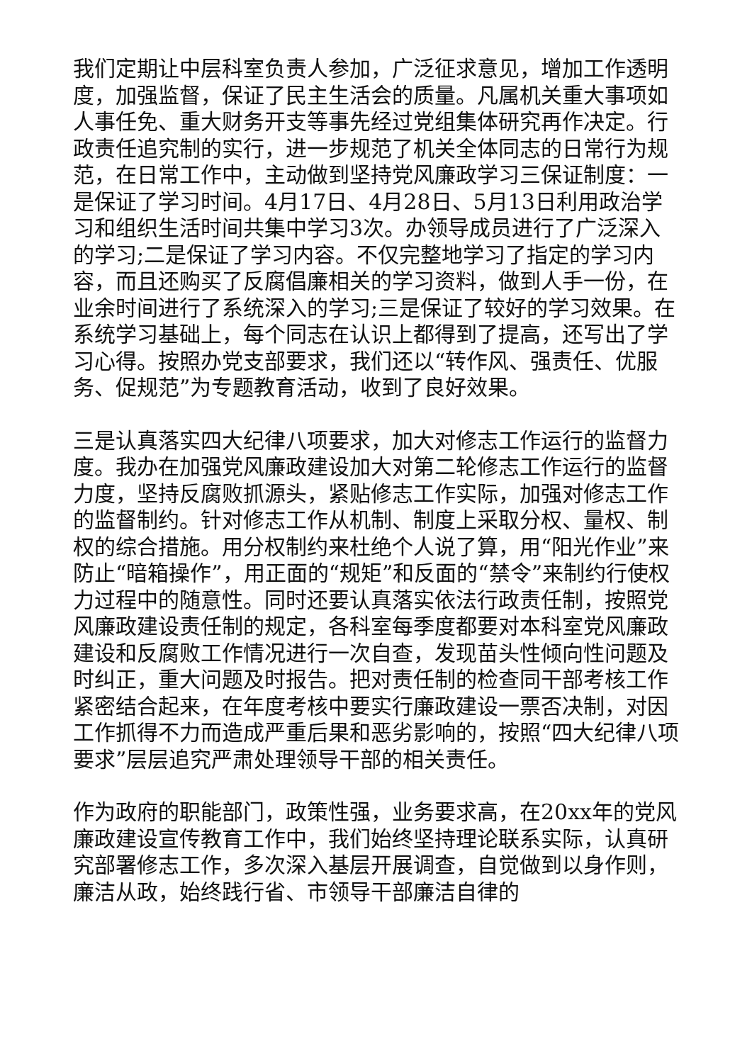我们定期让中层科室负责人参加，广泛征求意见，增加工作透明度，加强监督，保证了民主生活会的质量。凡属机关重大事项如人事任免、重大财务开支等事先经过党组集体研究再作决定。行政责任追究制的实行，进一步规范了机关全体同志的日常行为规范，在日常工作中，主动做到坚持党风廉政学习三保证制度：一是保证了学习时间。4月17日、4月28日、5月13日利用政治学习和组织生活时间共集中学习3次。办领导成员进行了广泛深入的学习;二是保证了学习内容。不仅完整地学习了指定的学习内容，而且还购买了反腐倡廉相关的学习资料，做到人手一份，在业余时间进行了系统深入的学习;三是保证了较好的学习效果。在系统学习基础上，每个同志在认识上都得到了提高，还写出了学习心得。按照办党支部要求，我们还以“转作风、强责任、优服务、促规范”为专题教育活动，收到了良好效果。
三是认真落实四大纪律八项要求，加大对修志工作运行的监督力度。我办在加强党风廉政建设加大对第二轮修志工作运行的监督力度，坚持反腐败抓源头，紧贴修志工作实际，加强对修志工作的监督制约。针对修志工作从机制、制度上采取分权、量权、制权的综合措施。用分权制约来杜绝个人说了算，用“阳光作业”来防止“暗箱操作”，用正面的“规矩”和反面的“禁令”来制约行使权力过程中的随意性。同时还要认真落实依法行政责任制，按照党风廉政建设责任制的规定，各科室每季度都要对本科室党风廉政建设和反腐败工作情况进行一次自查，发现苗头性倾向性问题及时纠正，重大问题及时报告。把对责任制的检查同干部考核工作紧密结合起来，在年度考核中要实行廉政建设一票否决制，对因工作抓得不力而造成严重后果和恶劣影响的，按照“四大纪律八项要求”层层追究严肃处理领导干部的相关责任。
作为政府的职能部门，政策性强，业务要求高，在20xx年的党风廉政建设宣传教育工作中，我们始终坚持理论联系实际，认真研究部署修志工作，多次深入基层开展调查，自觉做到以身作则，廉洁从政，始终践行省、市领导干部廉洁自律的